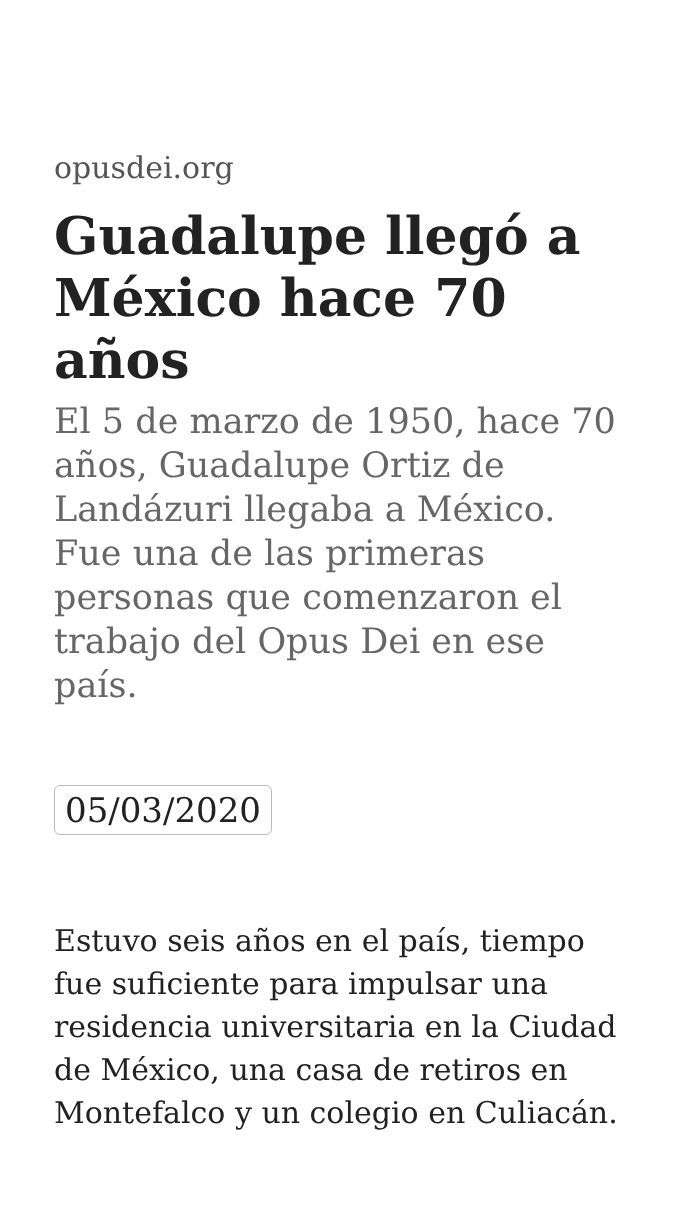opusdei.org
Guadalupe llegó a México hace 70 años
El 5 de marzo de 1950, hace 70 años, Guadalupe Ortiz de Landázuri llegaba a México. Fue una de las primeras personas que comenzaron el trabajo del Opus Dei en ese país.
05/03/2020
Estuvo seis años en el país, tiempo fue suficiente para impulsar una residencia universitaria en la Ciudad de México, una casa de retiros en Montefalco y un colegio en Culiacán.